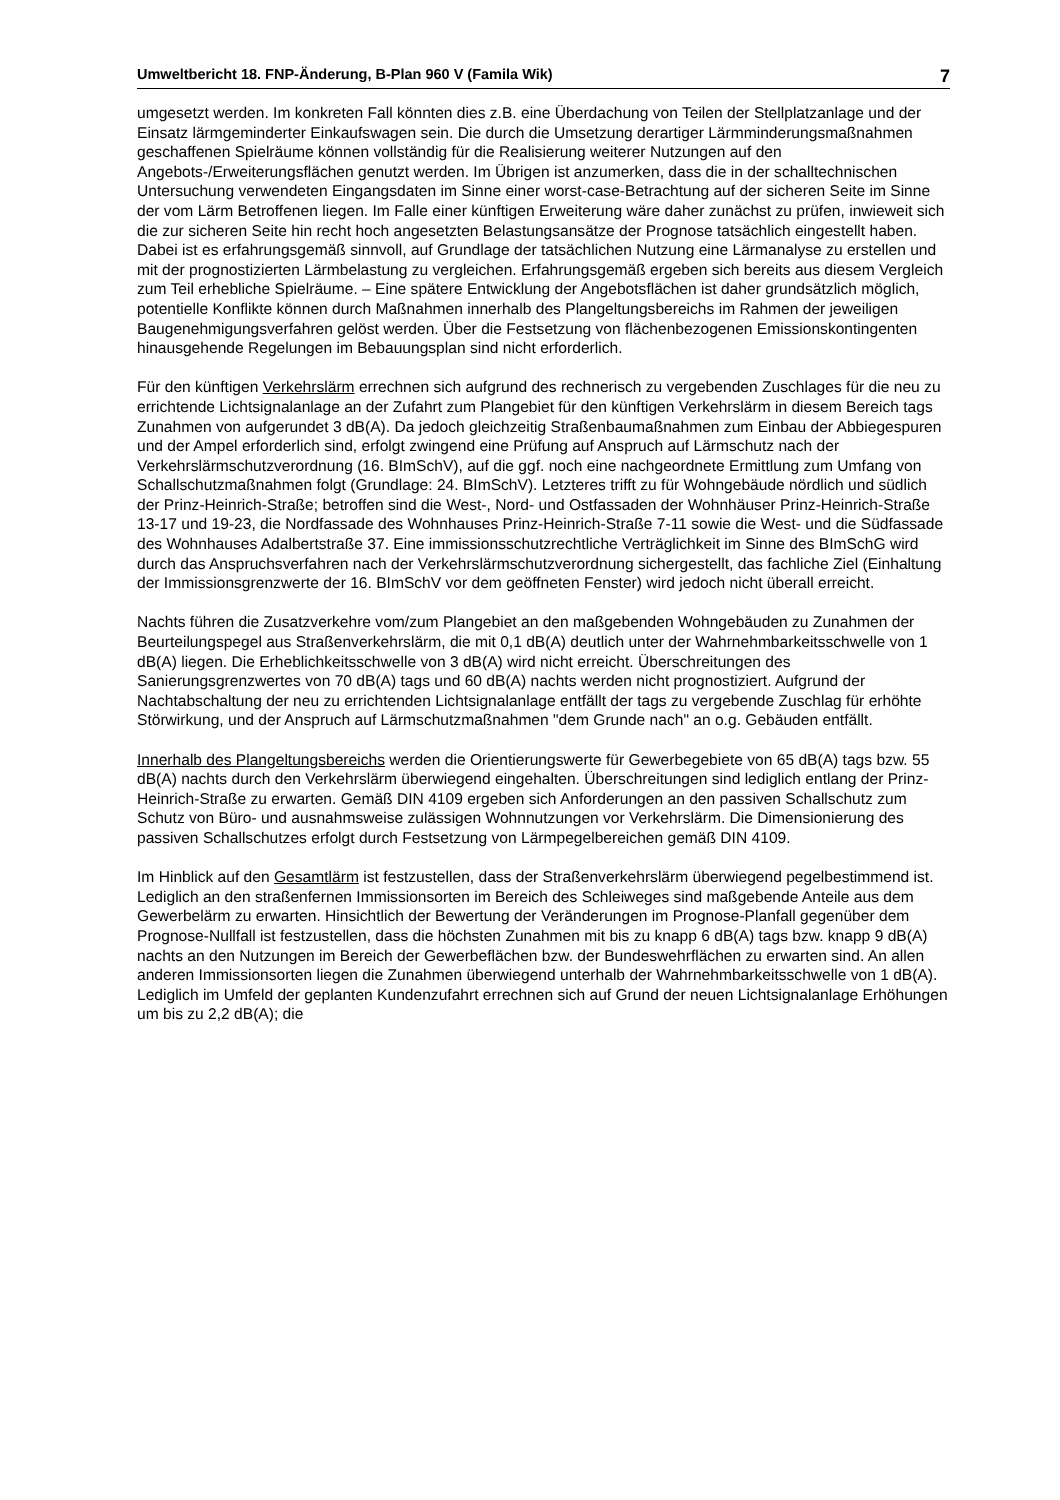Umweltbericht 18. FNP-Änderung, B-Plan 960 V (Famila Wik) 7
umgesetzt werden. Im konkreten Fall könnten dies z.B. eine Überdachung von Teilen der Stellplatzanlage und der Einsatz lärmgeminderter Einkaufswagen sein. Die durch die Umsetzung derartiger Lärmminderungsmaßnahmen geschaffenen Spielräume können vollständig für die Realisierung weiterer Nutzungen auf den Angebots-/Erweiterungsflächen genutzt werden. Im Übrigen ist anzumerken, dass die in der schalltechnischen Untersuchung verwendeten Eingangsdaten im Sinne einer worst-case-Betrachtung auf der sicheren Seite im Sinne der vom Lärm Betroffenen liegen. Im Falle einer künftigen Erweiterung wäre daher zunächst zu prüfen, inwieweit sich die zur sicheren Seite hin recht hoch angesetzten Belastungsansätze der Prognose tatsächlich eingestellt haben. Dabei ist es erfahrungsgemäß sinnvoll, auf Grundlage der tatsächlichen Nutzung eine Lärmanalyse zu erstellen und mit der prognostizierten Lärmbelastung zu vergleichen. Erfahrungsgemäß ergeben sich bereits aus diesem Vergleich zum Teil erhebliche Spielräume. – Eine spätere Entwicklung der Angebotsflächen ist daher grundsätzlich möglich, potentielle Konflikte können durch Maßnahmen innerhalb des Plangeltungsbereichs im Rahmen der jeweiligen Baugenehmigungsverfahren gelöst werden. Über die Festsetzung von flächenbezogenen Emissionskontingenten hinausgehende Regelungen im Bebauungsplan sind nicht erforderlich.
Für den künftigen Verkehrslärm errechnen sich aufgrund des rechnerisch zu vergebenden Zuschlages für die neu zu errichtende Lichtsignalanlage an der Zufahrt zum Plangebiet für den künftigen Verkehrslärm in diesem Bereich tags Zunahmen von aufgerundet 3 dB(A). Da jedoch gleichzeitig Straßenbaumaßnahmen zum Einbau der Abbiegespuren und der Ampel erforderlich sind, erfolgt zwingend eine Prüfung auf Anspruch auf Lärmschutz nach der Verkehrslärmschutzverordnung (16. BImSchV), auf die ggf. noch eine nachgeordnete Ermittlung zum Umfang von Schallschutzmaßnahmen folgt (Grundlage: 24. BImSchV). Letzteres trifft zu für Wohngebäude nördlich und südlich der Prinz-Heinrich-Straße; betroffen sind die West-, Nord- und Ostfassaden der Wohnhäuser Prinz-Heinrich-Straße 13-17 und 19-23, die Nordfassade des Wohnhauses Prinz-Heinrich-Straße 7-11 sowie die West- und die Südfassade des Wohnhauses Adalbertstraße 37. Eine immissionsschutzrechtliche Verträglichkeit im Sinne des BImSchG wird durch das Anspruchsverfahren nach der Verkehrslärmschutzverordnung sichergestellt, das fachliche Ziel (Einhaltung der Immissionsgrenzwerte der 16. BImSchV vor dem geöffneten Fenster) wird jedoch nicht überall erreicht.
Nachts führen die Zusatzverkehre vom/zum Plangebiet an den maßgebenden Wohngebäuden zu Zunahmen der Beurteilungspegel aus Straßenverkehrslärm, die mit 0,1 dB(A) deutlich unter der Wahrnehmbarkeitsschwelle von 1 dB(A) liegen. Die Erheblichkeitsschwelle von 3 dB(A) wird nicht erreicht. Überschreitungen des Sanierungsgrenzwertes von 70 dB(A) tags und 60 dB(A) nachts werden nicht prognostiziert. Aufgrund der Nachtabschaltung der neu zu errichtenden Lichtsignalanlage entfällt der tags zu vergebende Zuschlag für erhöhte Störwirkung, und der Anspruch auf Lärmschutzmaßnahmen "dem Grunde nach" an o.g. Gebäuden entfällt.
Innerhalb des Plangeltungsbereichs werden die Orientierungswerte für Gewerbegebiete von 65 dB(A) tags bzw. 55 dB(A) nachts durch den Verkehrslärm überwiegend eingehalten. Überschreitungen sind lediglich entlang der Prinz-Heinrich-Straße zu erwarten. Gemäß DIN 4109 ergeben sich Anforderungen an den passiven Schallschutz zum Schutz von Büro- und ausnahmsweise zulässigen Wohnnutzungen vor Verkehrslärm. Die Dimensionierung des passiven Schallschutzes erfolgt durch Festsetzung von Lärmpegelbereichen gemäß DIN 4109.
Im Hinblick auf den Gesamtlärm ist festzustellen, dass der Straßenverkehrslärm überwiegend pegelbestimmend ist. Lediglich an den straßenfernen Immissionsorten im Bereich des Schleiweges sind maßgebende Anteile aus dem Gewerbelärm zu erwarten. Hinsichtlich der Bewertung der Veränderungen im Prognose-Planfall gegenüber dem Prognose-Nullfall ist festzustellen, dass die höchsten Zunahmen mit bis zu knapp 6 dB(A) tags bzw. knapp 9 dB(A) nachts an den Nutzungen im Bereich der Gewerbeflächen bzw. der Bundeswehrflächen zu erwarten sind. An allen anderen Immissionsorten liegen die Zunahmen überwiegend unterhalb der Wahrnehmbarkeitsschwelle von 1 dB(A). Lediglich im Umfeld der geplanten Kundenzufahrt errechnen sich auf Grund der neuen Lichtsignalanlage Erhöhungen um bis zu 2,2 dB(A); die